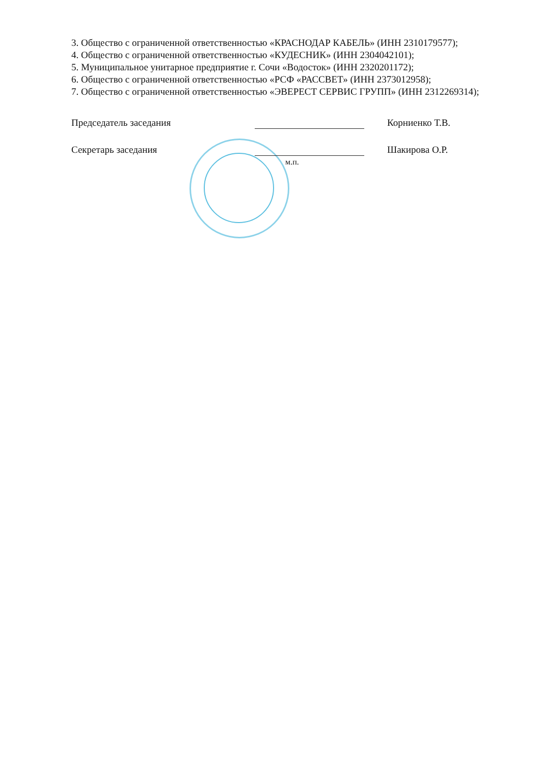3. Общество с ограниченной ответственностью «КРАСНОДАР КАБЕЛЬ» (ИНН 2310179577);
4. Общество с ограниченной ответственностью «КУДЕСНИК» (ИНН 2304042101);
5. Муниципальное унитарное предприятие г. Сочи «Водосток» (ИНН 2320201172);
6. Общество с ограниченной ответственностью «РСФ «РАССВЕТ» (ИНН 2373012958);
7. Общество с ограниченной ответственностью «ЭВЕРЕСТ СЕРВИС ГРУПП» (ИНН 2312269314);
Председатель заседания Корниенко Т.В.
Секретарь заседания Шакирова О.Р.
м.п.